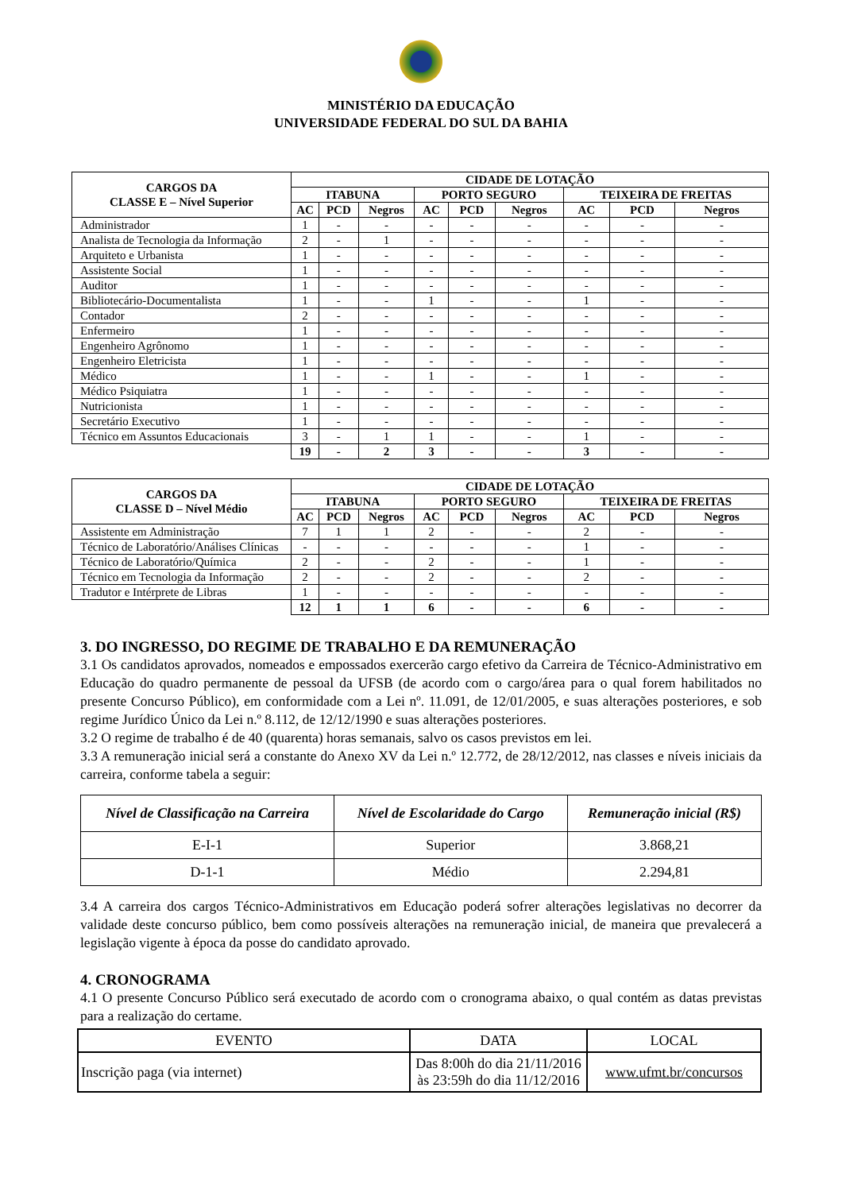MINISTÉRIO DA EDUCAÇÃO
UNIVERSIDADE FEDERAL DO SUL DA BAHIA
| CARGOS DA CLASSE E – Nível Superior | CIDADE DE LOTAÇÃO | | | | | | | | |
| --- | --- | --- | --- | --- | --- | --- | --- | --- | --- |
| | ITABUNA | | | PORTO SEGURO | | | TEIXEIRA DE FREITAS | | |
| | AC | PCD | Negros | AC | PCD | Negros | AC | PCD | Negros |
| Administrador | 1 | - | - | - | - | - | - | - | - |
| Analista de Tecnologia da Informação | 2 | - | 1 | - | - | - | - | - | - |
| Arquiteto e Urbanista | 1 | - | - | - | - | - | - | - | - |
| Assistente Social | 1 | - | - | - | - | - | - | - | - |
| Auditor | 1 | - | - | - | - | - | - | - | - |
| Bibliotecário-Documentalista | 1 | - | - | 1 | - | - | 1 | - | - |
| Contador | 2 | - | - | - | - | - | - | - | - |
| Enfermeiro | 1 | - | - | - | - | - | - | - | - |
| Engenheiro Agrônomo | 1 | - | - | - | - | - | - | - | - |
| Engenheiro Eletricista | 1 | - | - | - | - | - | - | - | - |
| Médico | 1 | - | - | 1 | - | - | 1 | - | - |
| Médico Psiquiatra | 1 | - | - | - | - | - | - | - | - |
| Nutricionista | 1 | - | - | - | - | - | - | - | - |
| Secretário Executivo | 1 | - | - | - | - | - | - | - | - |
| Técnico em Assuntos Educacionais | 3 | - | 1 | 1 | - | - | 1 | - | - |
| | 19 | - | 2 | 3 | - | - | 3 | - | - |
| CARGOS DA CLASSE D – Nível Médio | CIDADE DE LOTAÇÃO | | | | | | | | |
| --- | --- | --- | --- | --- | --- | --- | --- | --- | --- |
| | ITABUNA | | | PORTO SEGURO | | | TEIXEIRA DE FREITAS | | |
| | AC | PCD | Negros | AC | PCD | Negros | AC | PCD | Negros |
| Assistente em Administração | 7 | 1 | 1 | 2 | - | - | 2 | - | - |
| Técnico de Laboratório/Análises Clínicas | - | - | - | - | - | - | 1 | - | - |
| Técnico de Laboratório/Química | 2 | - | - | 2 | - | - | 1 | - | - |
| Técnico em Tecnologia da Informação | 2 | - | - | 2 | - | - | 2 | - | - |
| Tradutor e Intérprete de Libras | 1 | - | - | - | - | - | - | - | - |
| | 12 | 1 | 1 | 6 | - | - | 6 | - | - |
3. DO INGRESSO, DO REGIME DE TRABALHO E DA REMUNERAÇÃO
3.1 Os candidatos aprovados, nomeados e empossados exercerão cargo efetivo da Carreira de Técnico-Administrativo em Educação do quadro permanente de pessoal da UFSB (de acordo com o cargo/área para o qual forem habilitados no presente Concurso Público), em conformidade com a Lei nº. 11.091, de 12/01/2005, e suas alterações posteriores, e sob regime Jurídico Único da Lei n.º 8.112, de 12/12/1990 e suas alterações posteriores.
3.2 O regime de trabalho é de 40 (quarenta) horas semanais, salvo os casos previstos em lei.
3.3 A remuneração inicial será a constante do Anexo XV da Lei n.º 12.772, de 28/12/2012, nas classes e níveis iniciais da carreira, conforme tabela a seguir:
| Nível de Classificação na Carreira | Nível de Escolaridade do Cargo | Remuneração inicial (R$) |
| --- | --- | --- |
| E-I-1 | Superior | 3.868,21 |
| D-1-1 | Médio | 2.294,81 |
3.4 A carreira dos cargos Técnico-Administrativos em Educação poderá sofrer alterações legislativas no decorrer da validade deste concurso público, bem como possíveis alterações na remuneração inicial, de maneira que prevalecerá a legislação vigente à época da posse do candidato aprovado.
4. CRONOGRAMA
4.1 O presente Concurso Público será executado de acordo com o cronograma abaixo, o qual contém as datas previstas para a realização do certame.
| EVENTO | DATA | LOCAL |
| Inscrição paga (via internet) | Das 8:00h do dia 21/11/2016 às 23:59h do dia 11/12/2016 | www.ufmt.br/concursos |